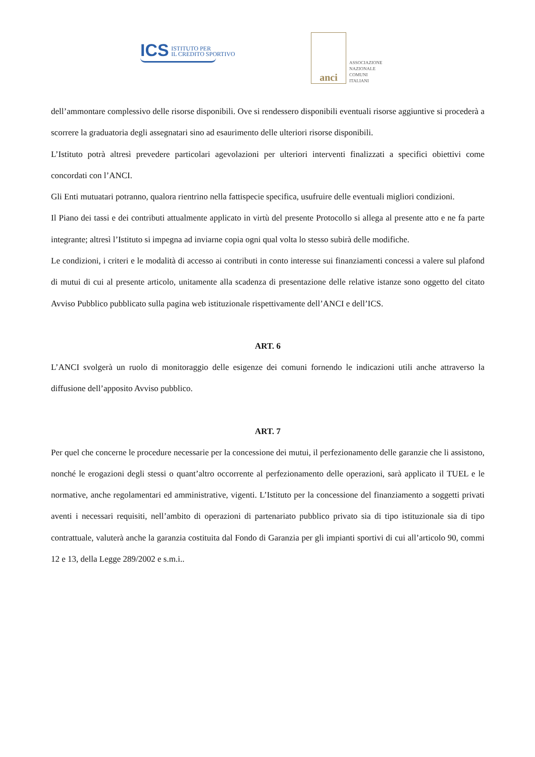ICS ISTITUTO PER
IL CREDITO SPORTIVO
anci
ASSOCIAZIONE
NAZIONALE
COMUNI
ITALIANI
dell’ammontare complessivo delle risorse disponibili. Ove si rendessero disponibili eventuali risorse aggiuntive si procederà a scorrere la graduatoria degli assegnatari sino ad esaurimento delle ulteriori risorse disponibili.
L’Istituto potrà altresì prevedere particolari agevolazioni per ulteriori interventi finalizzati a specifici obiettivi come concordati con l’ANCI.
Gli Enti mutuatari potranno, qualora rientrino nella fattispecie specifica, usufruire delle eventuali migliori condizioni.
Il Piano dei tassi e dei contributi attualmente applicato in virtù del presente Protocollo si allega al presente atto e ne fa parte integrante; altresì l’Istituto si impegna ad inviarne copia ogni qual volta lo stesso subirà delle modifiche.
Le condizioni, i criteri e le modalità di accesso ai contributi in conto interesse sui finanziamenti concessi a valere sul plafond di mutui di cui al presente articolo, unitamente alla scadenza di presentazione delle relative istanze sono oggetto del citato Avviso Pubblico pubblicato sulla pagina web istituzionale rispettivamente dell’ANCI e dell’ICS.
ART. 6
L’ANCI svolgerà un ruolo di monitoraggio delle esigenze dei comuni fornendo le indicazioni utili anche attraverso la diffusione dell’apposito Avviso pubblico.
ART. 7
Per quel che concerne le procedure necessarie per la concessione dei mutui, il perfezionamento delle garanzie che li assistono, nonché le erogazioni degli stessi o quant’altro occorrente al perfezionamento delle operazioni, sarà applicato il TUEL e le normative, anche regolamentari ed amministrative, vigenti. L’Istituto per la concessione del finanziamento a soggetti privati aventi i necessari requisiti, nell’ambito di operazioni di partenariato pubblico privato sia di tipo istituzionale sia di tipo contrattuale, valuterà anche la garanzia costituita dal Fondo di Garanzia per gli impianti sportivi di cui all’articolo 90, commi 12 e 13, della Legge 289/2002 e s.m.i..